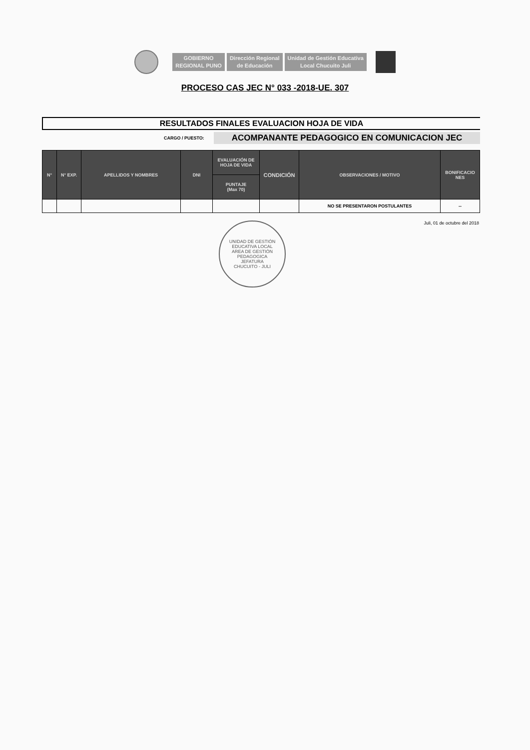GOBIERNO
REGIONAL PUNO
Dirección Regional
de Educación
Unidad de Gestión Educativa
Local Chucuito Juli
PROCESO CAS JEC N° 033 -2018-UE. 307
RESULTADOS FINALES EVALUACION HOJA DE VIDA
CARGO / PUESTO:
ACOMPANANTE PEDAGOGICO EN COMUNICACION JEC
| N° | N° EXP. | APELLIDOS Y NOMBRES | DNI | EVALUACIÓN DE HOJA DE VIDA | CONDICIÓN | OBSERVACIONES / MOTIVO | BONIFICACIO NES |
| --- | --- | --- | --- | --- | --- | --- | --- |
| | | | | PUNTAJE (Max 70) | | | |
| | | | | | | NO SE PRESENTARON POSTULANTES | -- |
Juli, 01 de octubre del 2018
UNIDAD DE GESTIÓN EDUCATIVA LOCAL
AREA DE GESTIÓN PEDAGOGICA
JEFATURA
CHUCUITO - JULI